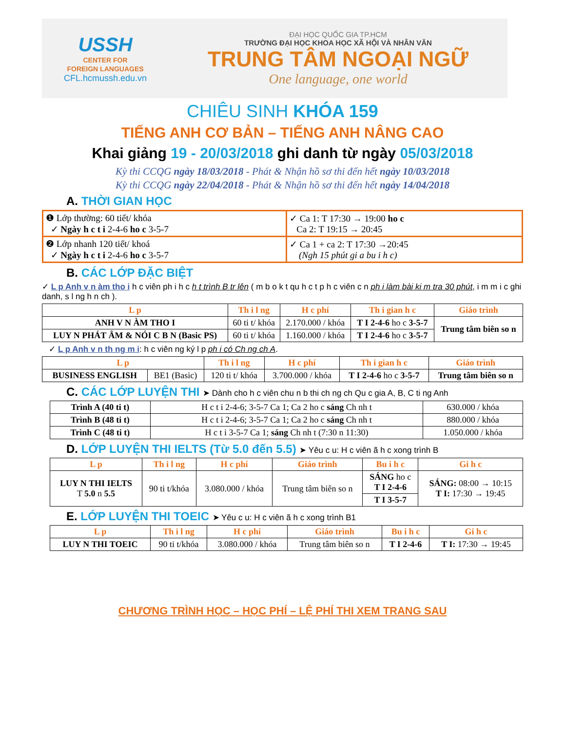USSH
CENTER FOR
FOREIGN LANGUAGES
CFL.hcmussh.edu.vn
ĐẠI HỌC QUỐC GIA TP.HCM
TRƯỜNG ĐẠI HỌC KHOA HỌC XÃ HỘI VÀ NHÂN VĂN
TRUNG TÂM NGOẠI NGỮ
One language, one world
CHIÊU SINH KHÓA 159
TIẾNG ANH CƠ BẢN – TIẾNG ANH NÂNG CAO
Khai giảng 19 - 20/03/2018 ghi danh từ ngày 05/03/2018
Kỳ thi CCQG ngày 18/03/2018 - Phát & Nhận hồ sơ thi đến hết ngày 10/03/2018
Kỳ thi CCQG ngày 22/04/2018 - Phát & Nhận hồ sơ thi đến hết ngày 14/04/2018
A. THỜI GIAN HỌC
| ❶ Lớp thường: 60 tiết/ khóa ✓ Ngày h c t i 2-4-6 ho c 3-5-7 | ✓ Ca 1: T 17:30 → 19:00 ho c Ca 2: T 19:15 → 20:45 |
| ❷ Lớp nhanh 120 tiết/ khoá ✓ Ngày h c t i 2-4-6 ho c 3-5-7 | ✓ Ca 1 + ca 2: T 17:30 →20:45 (Ngh 15 phút gi a bu i h c) |
B. CÁC LỚP ĐẶC BIỆT
✓ L p Anh v n àm tho i h c viên ph i h c h t trình B tr lên ( m b o k t qu h c t p h c viên c n ph i làm bài ki m tra 30 phút, i m m i c ghi danh, s l ng h n ch ).
| L p | Th i l ng | H c phí | Th i gian h c | Giáo trình |
| --- | --- | --- | --- | --- |
| ANH V N ÀM THO I | 60 ti t/ khóa | 2.170.000 / khóa | T I 2-4-6 ho c 3-5-7 | Trung tâm biên so n |
| LUY N PHÁT ÂM & NÓI C B N (Basic PS) | 60 ti t/ khóa | 1.160.000 / khóa | T I 2-4-6 ho c 3-5-7 | |
✓ L p Anh v n th ng m i: h c viên ng ký l p ph i có Ch ng ch A.
| L p | | Th i l ng | H c phí | Th i gian h c | Giáo trình |
| --- | --- | --- | --- | --- | --- |
| BUSINESS ENGLISH | BE1 (Basic) | 120 ti t/ khóa | 3.700.000 / khóa | T I 2-4-6 ho c 3-5-7 | Trung tâm biên so n |
C. CÁC LỚP LUYỆN THI ➤ Dành cho h c viên chu n b thi ch ng ch Qu c gia A, B, C ti ng Anh
| Trình A (40 ti t) | H c t i 2-4-6; 3-5-7 Ca 1; Ca 2 ho c sáng Ch nh t | 630.000 / khóa |
| Trình B (48 ti t) | H c t i 2-4-6; 3-5-7 Ca 1; Ca 2 ho c sáng Ch nh t | 880.000 / khóa |
| Trình C (48 ti t) | H c t i 3-5-7 Ca 1; sáng Ch nh t (7:30 n 11:30) | 1.050.000 / khóa |
D. LỚP LUYỆN THI IELTS (Từ 5.0 đến 5.5) ➤ Yêu c u: H c viên ã h c xong trình B
| L p | Th i l ng | H c phí | Giáo trình | Bu i h c | Gi h c |
| --- | --- | --- | --- | --- | --- |
| LUY N THI IELTS T 5.0 n 5.5 | 90 ti t/khóa | 3.080.000 / khóa | Trung tâm biên so n | SÁNG ho c T I 2-4-6 | SÁNG: 08:00 → 10:15 T I: 17:30 → 19:45 |
| | | | | T I 3-5-7 | |
E. LỚP LUYỆN THI TOEIC ➤ Yêu c u: H c viên ã h c xong trình B1
| L p | Th i l ng | H c phí | Giáo trình | Bu i h c | Gi h c |
| --- | --- | --- | --- | --- | --- |
| LUY N THI TOEIC | 90 ti t/khóa | 3.080.000 / khóa | Trung tâm biên so n | T I 2-4-6 | T I: 17:30 → 19:45 |
CHƯƠNG TRÌNH HỌC – HỌC PHÍ – LỆ PHÍ THI XEM TRANG SAU